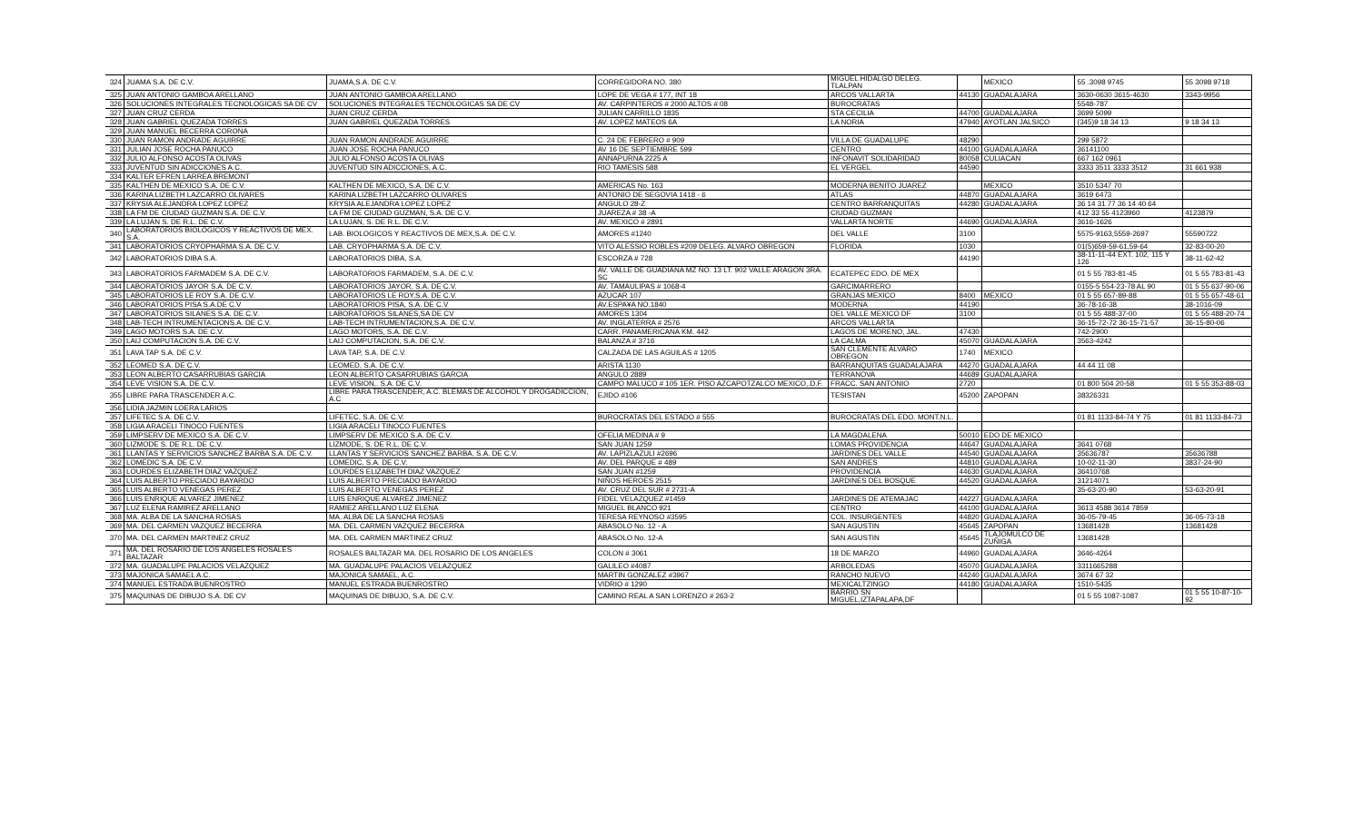| 324 | JUAMA S.A. DE C.V. | JUAMA,S.A. DE C.V. | CORREGIDORA NO. 380 | MIGUEL HIDALGO DELEG. TLALPAN | | MEXICO | 55 .3098 9745 | 55 3098 9718 |
| 325 | JUAN ANTONIO GAMBOA ARELLANO | JUAN ANTONIO GAMBOA ARELLANO | LOPE DE VEGA # 177, INT 18 | ARCOS VALLARTA | 44130 | GUADALAJARA | 3630-0630 3615-4630 | 3343-9956 |
| 326 | SOLUCIONES INTEGRALES TECNOLOGICAS SA DE CV | SOLUCIONES INTEGRALES TECNOLOGICAS SA DE CV | AV. CARPINTEROS # 2000 ALTOS # 08 | BUROCRATAS | | | 5548-787 | |
| 327 | JUAN CRUZ CERDA | JUAN CRUZ CERDA | JULIAN CARRILLO 1835 | STA CECILIA | 44700 | GUADALAJARA | 3699 5099 | |
| 328 | JUAN GABRIEL QUEZADA TORRES | JUAN GABRIEL QUEZADA TORRES | AV. LOPEZ MATEOS 6A | LA NORIA | 47940 | AYOTLAN JALSICO | (345)9 18 34 13 | 9 18 34 13 |
| 329 | JUAN MANUEL BECERRA CORONA | | | | | | | |
| 330 | JUAN RAMON ANDRADE AGUIRRE | JUAN RAMON ANDRADE AGUIRRE | C. 24 DE FEBRERO # 909 | VILLA DE GUADALUPE | 48290 | | 299 5872 | |
| 331 | JULIAN JOSE ROCHA PANUCO | JUAN JOSE ROCHA PANUCO | AV 16 DE SEPTIEMBRE 599 | CENTRO | 44100 | GUADALAJARA | 36141100 | |
| 332 | JULIO ALFONSO ACOSTA OLIVAS | JULIO ALFONSO ACOSTA OLIVAS | ANNAPURNA 2225 A | INFONAVIT SOLIDARIDAD | 80058 | CULIACAN | 667 162 0961 | |
| 333 | JUVENTUD SIN ADICCIONES A.C. | JUVENTUD SIN ADICCIONES, A.C. | RIO TAMESIS 588 | EL VERGEL | 44590 | | 3333 3511 3333 3512 | 31 661 938 |
| 334 | KALTER EFREN LARREA BREMONT | | | | | | | |
| 335 | KALTHEN DE MEXICO S.A. DE C.V. | KALTHEN DE MEXICO, S.A. DE C.V. | AMERICAS No. 163 | MODERNA BENITO JUAREZ | | MEXICO | 3510 5347 70 | |
| 336 | KARINA LIZBETH LAZCARRO OLIVARES | KARINA LIZBETH LAZCARRO OLIVARES | ANTONIO DE SEGOVIA 1418 - 6 | ATLAS | 44870 | GUADALAJARA | 3619 6473 | |
| 337 | KRYSIA ALEJANDRA LOPEZ LOPEZ | KRYSIA ALEJANDRA LOPEZ LOPEZ | ANGULO 28-Z | CENTRO BARRANQUITAS | 44280 | GUADALAJARA | 36 14 31 77 36 14 40 64 | |
| 338 | LA FM DE CIUDAD GUZMAN S.A. DE C.V. | LA FM DE CIUDAD GUZMAN, S.A. DE C.V. | JUAREZA # 38 -A | CIUDAD GUZMAN | | | 412 33 55 4123960 | 4123879 |
| 339 | LA LUJAN S. DE R.L. DE C.V. | LA LUJAN, S. DE R.L. DE C.V. | AV. MEXICO # 2891 | VALLARTA NORTE | 44690 | GUADALAJARA | 3616-1626 | |
| 340 | LABORATORIOS BIOLOGICOS Y REACTIVOS DE MEX. S.A. | LAB. BIOLOGICOS Y REACTIVOS DE MEX,S.A. DE C.V. | AMORES #1240 | DEL VALLE | 3100 | | 5575-9163,5559-2697 | 55590722 |
| 341 | LABORATORIOS CRYOPHARMA S.A. DE C.V. | LAB. CRYOPHARMA S.A. DE C.V. | VITO ALESSIO ROBLES #209 DELEG. ALVARO OBREGON | FLORIDA | 1030 | | 01(5)659-59-61,59-64 | 32-83-00-20 |
| 342 | LABORATORIOS DIBA S.A. | LABORATORIOS DIBA, S.A. | ESCORZA # 728 | | 44190 | | 38-11-11-44 EXT. 102, 115 Y 126 | 38-11-62-42 |
| 343 | LABORATORIOS FARMADEM S.A. DE C.V. | LABORATORIOS FARMADEM, S.A. DE C.V. | AV. VALLE DE GUADIANA MZ NO. 13 LT. 902 VALLE ARAGON 3RA. SC | ECATEPEC EDO. DE MEX | | | 01 5 55 783-81-45 | 01 5 55 783-81-43 |
| 344 | LABORATORIOS JAYOR S.A. DE C.V. | LABORATORIOS JAYOR, S.A. DE C.V. | AV. TAMAULIPAS # 1068-4 | GARCIMARRERO | | | 0155-5 554-23-78 AL 90 | 01 5 55 637-90-06 |
| 345 | LABORATORIOS LE ROY S.A. DE C.V. | LABORATORIOS LE ROY,S.A. DE C.V. | AZUCAR 107 | GRANJAS MEXICO | 8400 | MEXICO | 01 5 55 657-89-88 | 01 5 55 657-48-61 |
| 346 | LABORATORIOS PISA S.A.DE C.V | LABORATORIOS PISA, S.A. DE C.V | AV.ESPA¥A NO.1840 | MODERNA | 44190 | | 36-78-16-38 | 38-1016-09 |
| 347 | LABORATORIOS SILANES S.A. DE C.V. | LABORATORIOS SILANES,SA DE CV | AMORES 1304 | DEL VALLE MEXICO DF | 3100 | | 01 5 55 488-37-00 | 01 5 55 488-20-74 |
| 348 | LAB-TECH INTRUMENTACIONS.A. DE C.V. | LAB-TECH INTRUMENTACION,S.A. DE C.V. | AV. INGLATERRA # 2576 | ARCOS VALLARTA | | | 36-15-72-72 36-15-71-57 | 36-15-80-06 |
| 349 | LAGO MOTORS S.A. DE C.V. | LAGO MOTORS, S.A. DE C.V. | CARR. PANAMERICANA KM. 442 | LAGOS DE MORENO, JAL. | 47430 | | 742-2900 | |
| 350 | LAIJ COMPUTACION S.A. DE C.V. | LAIJ COMPUTACION, S.A. DE C.V. | BALANZA # 3716 | LA CALMA | 45070 | GUADALAJARA | 3563-4242 | |
| 351 | LAVA TAP S.A. DE C.V. | LAVA TAP, S.A. DE C.V. | CALZADA DE LAS AGUILAS # 1205 | SAN CLEMENTE ALVARO OBREGON | 1740 | MEXICO | | |
| 352 | LEOMED S.A. DE C.V. | LEOMED, S.A. DE C.V. | ARISTA 1130 | BARRANQUITAS GUADALAJARA | 44270 | GUADALAJARA | 44 44 11 08 | |
| 353 | LEON ALBERTO CASARRUBIAS GARCIA | LEON ALBERTO CASARRUBIAS GARCIA | ANGULO 2889 | TERRANOVA | 44689 | GUADALAJARA | | |
| 354 | LEVE VISION S.A. DE C.V. | LEVE VISION,. S.A. DE C.V. | CAMPO MALUCO # 105 1ER. PISO AZCAPOTZALCO MEXICO,.D.F. | FRACC. SAN ANTONIO | 2720 | | 01 800 504 20-58 | 01 5 55 353-88-03 |
| 355 | LIBRE PARA TRASCENDER A.C. | LIBRE PARA TRASCENDER, A.C. BLEMAS DE ALCOHOL Y DROGADICCIÓN, A.C | EJIDO #106 | TESISTAN | 45200 | ZAPOPAN | 38326331 | |
| 356 | LIDIA JAZMIN LOERA LARIOS | | | | | | | |
| 357 | LIFETEC S.A. DE C.V. | LIFETEC, S.A. DE C.V. | BUROCRATAS DEL ESTADO # 555 | BUROCRATAS DEL EDO. MONT.N.L. | | | 01 81 1133-84-74 Y 75 | 01 81 1133-84-73 |
| 358 | LIGIA ARACELI TINOCO FUENTES | LIGIA ARACELI TINOCO FUENTES | | | | | | |
| 359 | LIMPSERV DE MEXICO S.A. DE C.V. | LIMPSERV DE MEXICO S.A. DE C.V. | OFELIA MEDINA # 9 | LA MAGDALENA | 50010 | EDO DE MEXICO | | |
| 360 | LIZMODE S. DE R.L. DE C.V. | LIZMODE, S. DE R.L. DE C.V. | SAN JUAN 1259 | LOMAS PROVIDENCIA | 44647 | GUADALAJARA | 3641 0768 | |
| 361 | LLANTAS Y SERVICIOS SANCHEZ BARBA S.A. DE C.V. | LLANTAS Y SERVICIOS SANCHEZ BARBA, S.A. DE C.V. | AV. LAPIZLAZULI #2696 | JARDINES DEL VALLE | 44540 | GUADALAJARA | 35636787 | 35636788 |
| 362 | LOMEDIC S.A. DE C.V. | LOMEDIC, S.A. DE C.V. | AV. DEL PARQUE # 489 | SAN ANDRES | 44810 | GUADALAJARA | 10-02-11-30 | 3837-24-90 |
| 363 | LOURDES ELIZABETH DIAZ VAZQUEZ | LOURDES ELIZABETH DIAZ VAZQUEZ | SAN JUAN #1259 | PROVIDENCIA | 44630 | GUADALAJARA | 36410768 | |
| 364 | LUIS ALBERTO PRECIADO BAYARDO | LUIS ALBERTO PRECIADO BAYARDO | NIÑOS HEROES 2515 | JARDINES DEL BOSQUE | 44520 | GUADALAJARA | 31214071 | |
| 365 | LUIS ALBERTO VENEGAS PEREZ | LUIS ALBERTO VENEGAS PEREZ | AV. CRUZ DEL SUR # 2731-A | | | | 35-63-20-90 | 53-63-20-91 |
| 366 | LUIS ENRIQUE ALVAREZ JIMENEZ | LUIS ENRIQUE ALVAREZ JIMENEZ | FIDEL VELAZQUEZ #1459 | JARDINES DE ATEMAJAC | 44227 | GUADALAJARA | | |
| 367 | LUZ ELENA RAMIREZ ARELLANO | RAMIEZ ARELLANO LUZ ELENA | MIGUEL BLANCO 921 | CENTRO | 44100 | GUADALAJARA | 3613 4588 3614 7859 | |
| 368 | MA. ALBA DE LA SANCHA ROSAS | MA. ALBA DE LA SANCHA ROSAS | TERESA REYNOSO #3595 | COL. INSURGENTES | 44820 | GUADALAJARA | 36-05-79-45 | 36-05-73-18 |
| 369 | MA. DEL CARMEN VAZQUEZ BECERRA | MA. DEL CARMEN VAZQUEZ BECERRA | ABASOLO No. 12 - A | SAN AGUSTIN | 45645 | ZAPOPAN | 13681428 | 13681428 |
| 370 | MA. DEL CARMEN MARTINEZ CRUZ | MA. DEL CARMEN MARTINEZ CRUZ | ABASOLO No. 12-A | SAN AGUSTIN | 45645 | TLAJOMULCO DE ZUÑIGA | 13681428 | |
| 371 | MA. DEL ROSARIO DE LOS ANGELES ROSALES BALTAZAR | ROSALES BALTAZAR MA. DEL ROSARIO DE LOS ANGELES | COLON # 3061 | 18 DE MARZO | 44960 | GUADALAJARA | 3646-4264 | |
| 372 | MA. GUADALUPE PALACIOS VELAZQUEZ | MA. GUADALUPE PALACIOS VELAZQUEZ | GALILEO #4087 | ARBOLEDAS | 45070 | GUADALAJARA | 3311665288 | |
| 373 | MAJONICA SAMAEL A.C. | MAJONICA SAMAEL, A.C. | MARTIN GONZALEZ #3967 | RANCHO NUEVO | 44240 | GUADALAJARA | 3674 67 32 | |
| 374 | MANUEL ESTRADA BUENROSTRO | MANUEL ESTRADA BUENROSTRO | VIDRIO # 1290 | MEXICALTZINGO | 44180 | GUADALAJARA | 1510-5435 | |
| 375 | MAQUINAS DE DIBUJO S.A. DE CV | MAQUINAS DE DIBUJO, S.A. DE C.V. | CAMINO REAL A SAN LORENZO # 263-2 | BARRIO SN MIGUEL,IZTAPALAPA,DF | | | 01 5 55 1087-1087 | 01 5 55 10-87-10-92 |